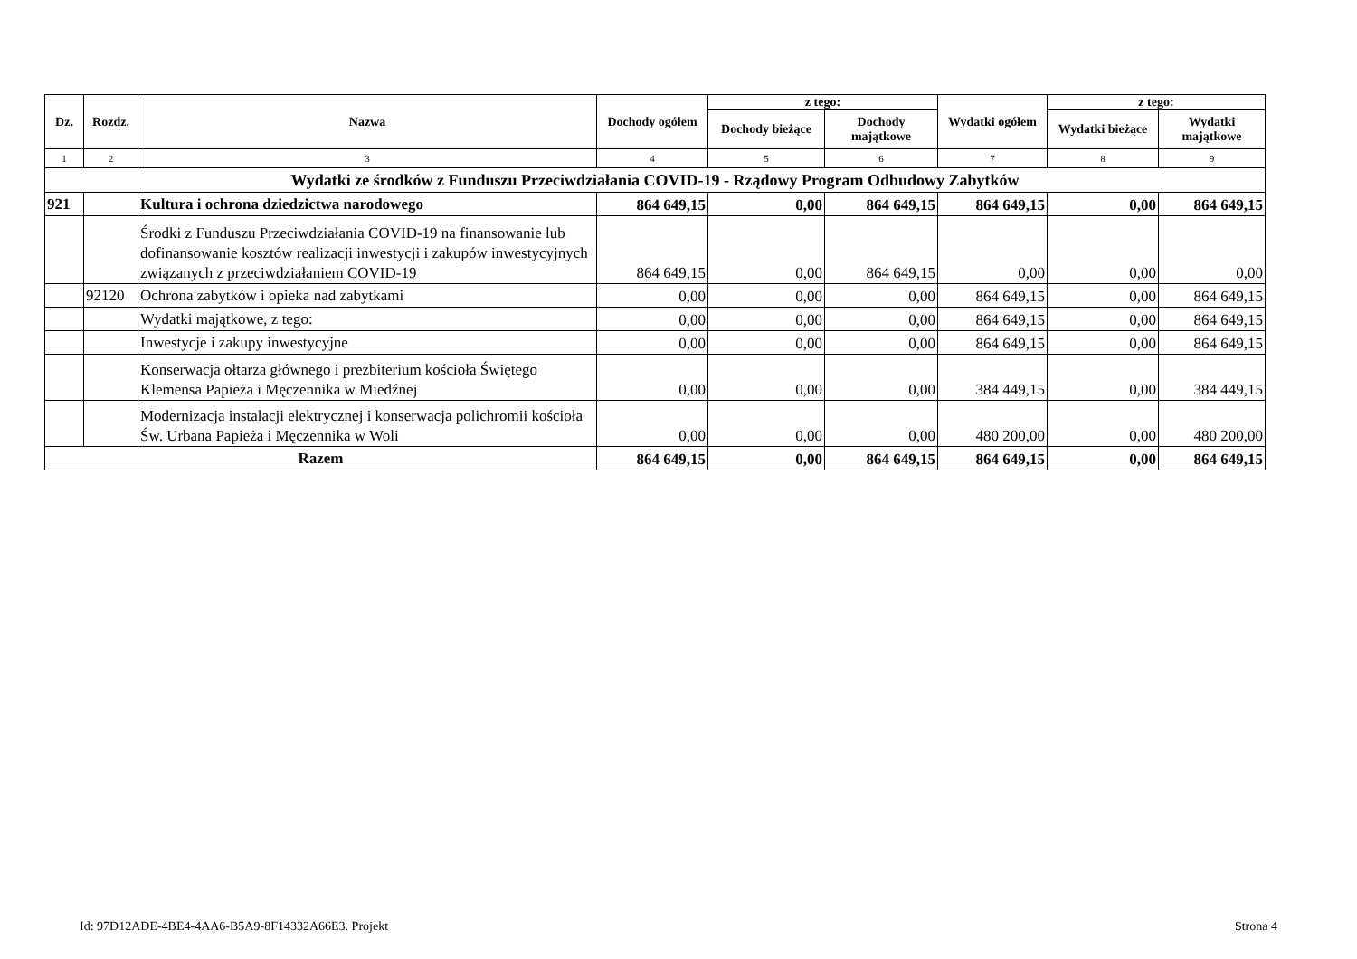| Dz. | Rozdz. | Nazwa | Dochody ogółem | z tego: | | Wydatki ogółem | z tego: | |
| --- | --- | --- | --- | --- | --- | --- | --- | --- |
| | | | | Dochody bieżące | Dochody majątkowe | | Wydatki bieżące | Wydatki majątkowe |
| 1 | 2 | 3 | 4 | 5 | 6 | 7 | 8 | 9 |
| Wydatki ze środków z Funduszu Przeciwdziałania COVID-19 - Rządowy Program Odbudowy Zabytków | | | | | | | | |
| 921 | | Kultura i ochrona dziedzictwa narodowego | 864 649,15 | 0,00 | 864 649,15 | 864 649,15 | 0,00 | 864 649,15 |
| | | Środki z Funduszu Przeciwdziałania COVID-19 na finansowanie lub dofinansowanie kosztów realizacji inwestycji i zakupów inwestycyjnych związanych z przeciwdziałaniem COVID-19 | 864 649,15 | 0,00 | 864 649,15 | 0,00 | 0,00 | 0,00 |
| | 92120 | Ochrona zabytków i opieka nad zabytkami | 0,00 | 0,00 | 0,00 | 864 649,15 | 0,00 | 864 649,15 |
| | | Wydatki majątkowe, z tego: | 0,00 | 0,00 | 0,00 | 864 649,15 | 0,00 | 864 649,15 |
| | | Inwestycje i zakupy inwestycyjne | 0,00 | 0,00 | 0,00 | 864 649,15 | 0,00 | 864 649,15 |
| | | Konserwacja ołtarza głównego i prezbiterium kościoła Świętego Klemensa Papieża i Męczennika w Miedźnej | 0,00 | 0,00 | 0,00 | 384 449,15 | 0,00 | 384 449,15 |
| | | Modernizacja instalacji elektrycznej i konserwacja polichromii kościoła Św. Urbana Papieża i Męczennika w Woli | 0,00 | 0,00 | 0,00 | 480 200,00 | 0,00 | 480 200,00 |
| Razem | | | 864 649,15 | 0,00 | 864 649,15 | 864 649,15 | 0,00 | 864 649,15 |
Id: 97D12ADE-4BE4-4AA6-B5A9-8F14332A66E3. Projekt Strona 4